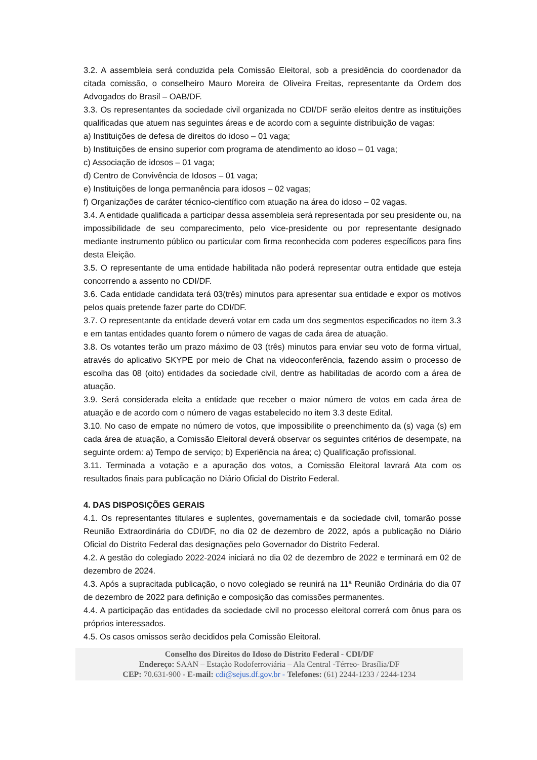3.2. A assembleia será conduzida pela Comissão Eleitoral, sob a presidência do coordenador da citada comissão, o conselheiro Mauro Moreira de Oliveira Freitas, representante da Ordem dos Advogados do Brasil – OAB/DF.
3.3. Os representantes da sociedade civil organizada no CDI/DF serão eleitos dentre as instituições qualificadas que atuem nas seguintes áreas e de acordo com a seguinte distribuição de vagas:
a) Instituições de defesa de direitos do idoso – 01 vaga;
b) Instituições de ensino superior com programa de atendimento ao idoso – 01 vaga;
c) Associação de idosos – 01 vaga;
d) Centro de Convivência de Idosos – 01 vaga;
e) Instituições de longa permanência para idosos – 02 vagas;
f) Organizações de caráter técnico-científico com atuação na área do idoso – 02 vagas.
3.4. A entidade qualificada a participar dessa assembleia será representada por seu presidente ou, na impossibilidade de seu comparecimento, pelo vice-presidente ou por representante designado mediante instrumento público ou particular com firma reconhecida com poderes específicos para fins desta Eleição.
3.5. O representante de uma entidade habilitada não poderá representar outra entidade que esteja concorrendo a assento no CDI/DF.
3.6. Cada entidade candidata terá 03(três) minutos para apresentar sua entidade e expor os motivos pelos quais pretende fazer parte do CDI/DF.
3.7. O representante da entidade deverá votar em cada um dos segmentos especificados no item 3.3 e em tantas entidades quanto forem o número de vagas de cada área de atuação.
3.8. Os votantes terão um prazo máximo de 03 (três) minutos para enviar seu voto de forma virtual, através do aplicativo SKYPE por meio de Chat na videoconferência, fazendo assim o processo de escolha das 08 (oito) entidades da sociedade civil, dentre as habilitadas de acordo com a área de atuação.
3.9. Será considerada eleita a entidade que receber o maior número de votos em cada área de atuação e de acordo com o número de vagas estabelecido no item 3.3 deste Edital.
3.10. No caso de empate no número de votos, que impossibilite o preenchimento da (s) vaga (s) em cada área de atuação, a Comissão Eleitoral deverá observar os seguintes critérios de desempate, na seguinte ordem: a) Tempo de serviço; b) Experiência na área; c) Qualificação profissional.
3.11. Terminada a votação e a apuração dos votos, a Comissão Eleitoral lavrará Ata com os resultados finais para publicação no Diário Oficial do Distrito Federal.
4. DAS DISPOSIÇÕES GERAIS
4.1. Os representantes titulares e suplentes, governamentais e da sociedade civil, tomarão posse Reunião Extraordinária do CDI/DF, no dia 02 de dezembro de 2022, após a publicação no Diário Oficial do Distrito Federal das designações pelo Governador do Distrito Federal.
4.2. A gestão do colegiado 2022-2024 iniciará no dia 02 de dezembro de 2022 e terminará em 02 de dezembro de 2024.
4.3. Após a supracitada publicação, o novo colegiado se reunirá na 11ª Reunião Ordinária do dia 07 de dezembro de 2022 para definição e composição das comissões permanentes.
4.4. A participação das entidades da sociedade civil no processo eleitoral correrá com ônus para os próprios interessados.
4.5. Os casos omissos serão decididos pela Comissão Eleitoral.
Conselho dos Direitos do Idoso do Distrito Federal - CDI/DF
Endereço: SAAN – Estação Rodoferroviária – Ala Central -Térreo- Brasília/DF
CEP: 70.631-900 - E-mail: cdi@sejus.df.gov.br - Telefones: (61) 2244-1233 / 2244-1234